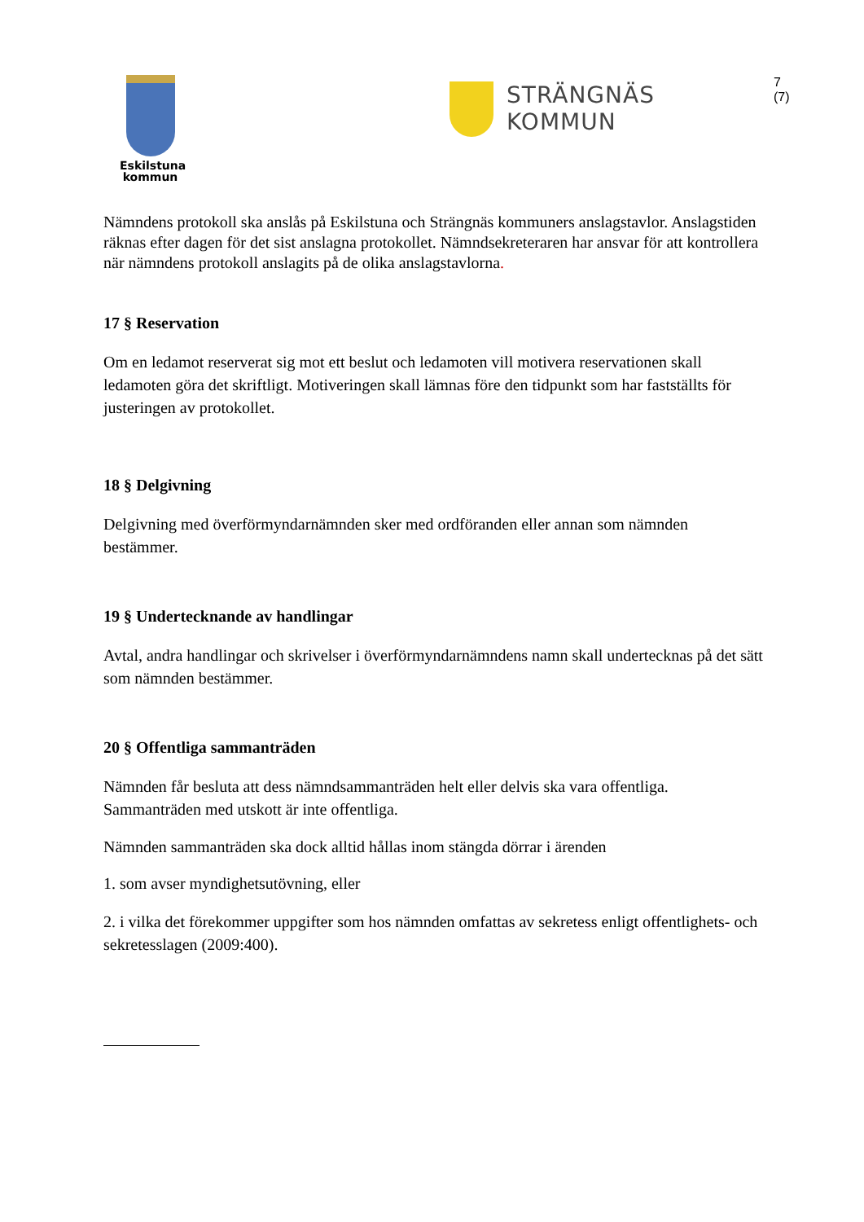Eskilstuna
kommun
STRÄNGNÄS KOMMUN
7 (7)
Nämndens protokoll ska anslås på Eskilstuna och Strängnäs kommuners anslagstavlor. Anslagstiden räknas efter dagen för det sist anslagna protokollet. Nämndsekreteraren har ansvar för att kontrollera när nämndens protokoll anslagits på de olika anslagstavlorna.
17 § Reservation
Om en ledamot reserverat sig mot ett beslut och ledamoten vill motivera reservationen skall ledamoten göra det skriftligt. Motiveringen skall lämnas före den tidpunkt som har fastställts för justeringen av protokollet.
18 § Delgivning
Delgivning med överförmyndarnämnden sker med ordföranden eller annan som nämnden bestämmer.
19 § Undertecknande av handlingar
Avtal, andra handlingar och skrivelser i överförmyndarnämndens namn skall undertecknas på det sätt som nämnden bestämmer.
20 § Offentliga sammanträden
Nämnden får besluta att dess nämndsammanträden helt eller delvis ska vara offentliga. Sammanträden med utskott är inte offentliga.
Nämnden sammanträden ska dock alltid hållas inom stängda dörrar i ärenden
1. som avser myndighetsutövning, eller
2. i vilka det förekommer uppgifter som hos nämnden omfattas av sekretess enligt offentlighets- och sekretesslagen (2009:400).